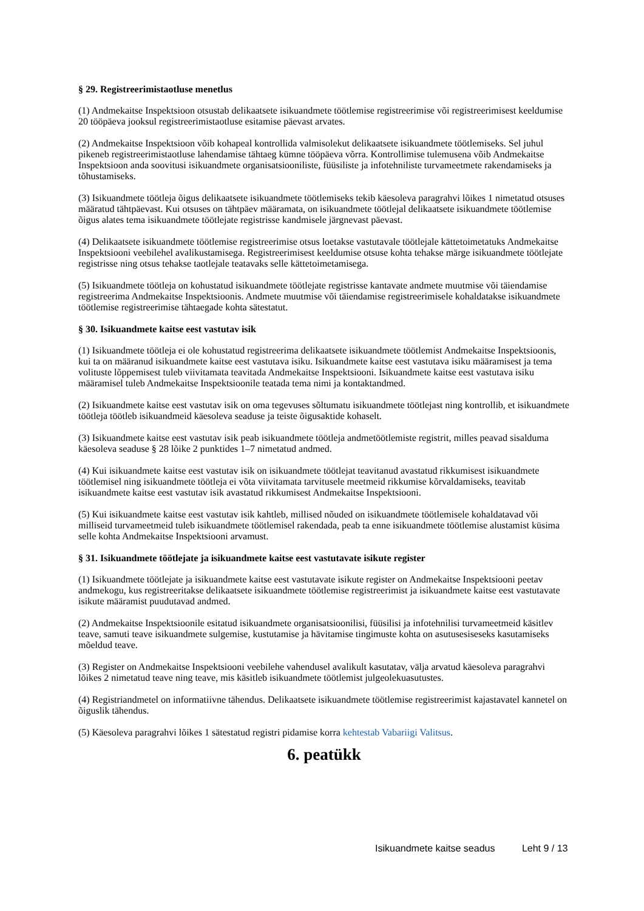§ 29. Registreerimistaotluse menetlus
(1) Andmekaitse Inspektsioon otsustab delikaatsete isikuandmete töötlemise registreerimise või registreerimisest keeldumise 20 tööpäeva jooksul registreerimistaotluse esitamise päevast arvates.
(2) Andmekaitse Inspektsioon võib kohapeal kontrollida valmisolekut delikaatsete isikuandmete töötlemiseks. Sel juhul pikeneb registreerimistaotluse lahendamise tähtaeg kümne tööpäeva võrra. Kontrollimise tulemusena võib Andmekaitse Inspektsioon anda soovitusi isikuandmete organisatsiooniliste, füüsiliste ja infotehniliste turvameetmete rakendamiseks ja tõhustamiseks.
(3) Isikuandmete töötleja õigus delikaatsete isikuandmete töötlemiseks tekib käesoleva paragrahvi lõikes 1 nimetatud otsuses määratud tähtpäevast. Kui otsuses on tähtpäev määramata, on isikuandmete töötlejal delikaatsete isikuandmete töötlemise õigus alates tema isikuandmete töötlejate registrisse kandmisele järgnevast päevast.
(4) Delikaatsete isikuandmete töötlemise registreerimise otsus loetakse vastutavale töötlejale kättetoimetatuks Andmekaitse Inspektsiooni veebilehel avalikustamisega. Registreerimisest keeldumise otsuse kohta tehakse märge isikuandmete töötlejate registrisse ning otsus tehakse taotlejale teatavaks selle kättetoimetamisega.
(5) Isikuandmete töötleja on kohustatud isikuandmete töötlejate registrisse kantavate andmete muutmise või täiendamise registreerima Andmekaitse Inspektsioonis. Andmete muutmise või täiendamise registreerimisele kohaldatakse isikuandmete töötlemise registreerimise tähtaegade kohta sätestatut.
§ 30. Isikuandmete kaitse eest vastutav isik
(1) Isikuandmete töötleja ei ole kohustatud registreerima delikaatsete isikuandmete töötlemist Andmekaitse Inspektsioonis, kui ta on määranud isikuandmete kaitse eest vastutava isiku. Isikuandmete kaitse eest vastutava isiku määramisest ja tema volituste lõppemisest tuleb viivitamata teavitada Andmekaitse Inspektsiooni. Isikuandmete kaitse eest vastutava isiku määramisel tuleb Andmekaitse Inspektsioonile teatada tema nimi ja kontaktandmed.
(2) Isikuandmete kaitse eest vastutav isik on oma tegevuses sõltumatu isikuandmete töötlejast ning kontrollib, et isikuandmete töötleja töötleb isikuandmeid käesoleva seaduse ja teiste õigusaktide kohaselt.
(3) Isikuandmete kaitse eest vastutav isik peab isikuandmete töötleja andmetöötlemiste registrit, milles peavad sisalduma käesoleva seaduse § 28 lõike 2 punktides 1–7 nimetatud andmed.
(4) Kui isikuandmete kaitse eest vastutav isik on isikuandmete töötlejat teavitanud avastatud rikkumisest isikuandmete töötlemisel ning isikuandmete töötleja ei võta viivitamata tarvitusele meetmeid rikkumise kõrvaldamiseks, teavitab isikuandmete kaitse eest vastutav isik avastatud rikkumisest Andmekaitse Inspektsiooni.
(5) Kui isikuandmete kaitse eest vastutav isik kahtleb, millised nõuded on isikuandmete töötlemisele kohaldatavad või milliseid turvameetmeid tuleb isikuandmete töötlemisel rakendada, peab ta enne isikuandmete töötlemise alustamist küsima selle kohta Andmekaitse Inspektsiooni arvamust.
§ 31. Isikuandmete töötlejate ja isikuandmete kaitse eest vastutavate isikute register
(1) Isikuandmete töötlejate ja isikuandmete kaitse eest vastutavate isikute register on Andmekaitse Inspektsiooni peetav andmekogu, kus registreeritakse delikaatsete isikuandmete töötlemise registreerimist ja isikuandmete kaitse eest vastutavate isikute määramist puudutavad andmed.
(2) Andmekaitse Inspektsioonile esitatud isikuandmete organisatsioonilisi, füüsilisi ja infotehnilisi turvameetmeid käsitlev teave, samuti teave isikuandmete sulgemise, kustutamise ja hävitamise tingimuste kohta on asutusesiseseks kasutamiseks mõeldud teave.
(3) Register on Andmekaitse Inspektsiooni veebilehe vahendusel avalikult kasutatav, välja arvatud käesoleva paragrahvi lõikes 2 nimetatud teave ning teave, mis käsitleb isikuandmete töötlemist julgeolekuasutustes.
(4) Registriandmetel on informatiivne tähendus. Delikaatsete isikuandmete töötlemise registreerimist kajastavatel kannetel on õiguslik tähendus.
(5) Käesoleva paragrahvi lõikes 1 sätestatud registri pidamise korra kehtestab Vabariigi Valitsus.
6. peatükk
Isikuandmete kaitse seadus Leht 9 / 13